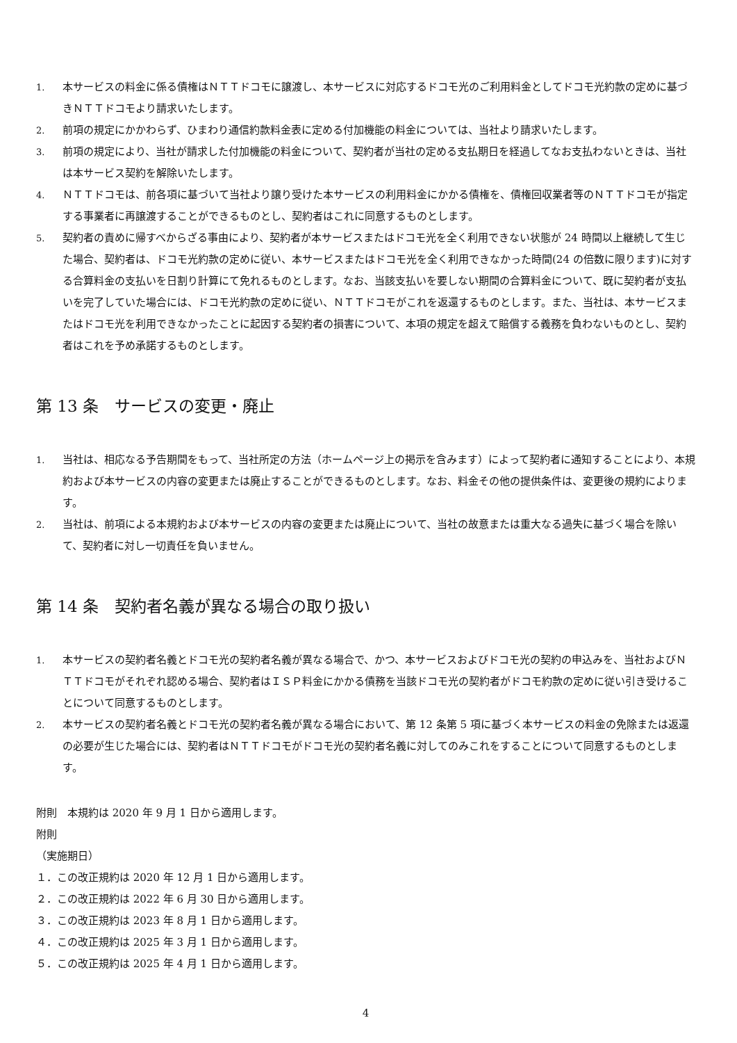1. 本サービスの料金に係る債権はＮＴＴドコモに譲渡し、本サービスに対応するドコモ光のご利用料金としてドコモ光約款の定めに基づきＮＴＴドコモより請求いたします。
2. 前項の規定にかかわらず、ひまわり通信約款料金表に定める付加機能の料金については、当社より請求いたします。
3. 前項の規定により、当社が請求した付加機能の料金について、契約者が当社の定める支払期日を経過してなお支払わないときは、当社は本サービス契約を解除いたします。
4. ＮＴＴドコモは、前各項に基づいて当社より譲り受けた本サービスの利用料金にかかる債権を、債権回収業者等のＮＴＴドコモが指定する事業者に再譲渡することができるものとし、契約者はこれに同意するものとします。
5. 契約者の責めに帰すべからざる事由により、契約者が本サービスまたはドコモ光を全く利用できない状態が 24 時間以上継続して生じた場合、契約者は、ドコモ光約款の定めに従い、本サービスまたはドコモ光を全く利用できなかった時間(24 の倍数に限ります)に対する合算料金の支払いを日割り計算にて免れるものとします。なお、当該支払いを要しない期間の合算料金について、既に契約者が支払いを完了していた場合には、ドコモ光約款の定めに従い、ＮＴＴドコモがこれを返還するものとします。また、当社は、本サービスまたはドコモ光を利用できなかったことに起因する契約者の損害について、本項の規定を超えて賠償する義務を負わないものとし、契約者はこれを予め承諾するものとします。
第 13 条　サービスの変更・廃止
1. 当社は、相応なる予告期間をもって、当社所定の方法（ホームページ上の掲示を含みます）によって契約者に通知することにより、本規約および本サービスの内容の変更または廃止することができるものとします。なお、料金その他の提供条件は、変更後の規約によります。
2. 当社は、前項による本規約および本サービスの内容の変更または廃止について、当社の故意または重大なる過失に基づく場合を除いて、契約者に対し一切責任を負いません。
第 14 条　契約者名義が異なる場合の取り扱い
1. 本サービスの契約者名義とドコモ光の契約者名義が異なる場合で、かつ、本サービスおよびドコモ光の契約の申込みを、当社およびＮＴＴドコモがそれぞれ認める場合、契約者はＩＳＰ料金にかかる債務を当該ドコモ光の契約者がドコモ約款の定めに従い引き受けることについて同意するものとします。
2. 本サービスの契約者名義とドコモ光の契約者名義が異なる場合において、第 12 条第 5 項に基づく本サービスの料金の免除または返還の必要が生じた場合には、契約者はＮＴＴドコモがドコモ光の契約者名義に対してのみこれをすることについて同意するものとします。
附則　本規約は 2020 年 9 月 1 日から適用します。
附則
（実施期日）
１．この改正規約は 2020 年 12 月 1 日から適用します。
２．この改正規約は 2022 年 6 月 30 日から適用します。
３．この改正規約は 2023 年 8 月 1 日から適用します。
４．この改正規約は 2025 年 3 月 1 日から適用します。
５．この改正規約は 2025 年 4 月 1 日から適用します。
4